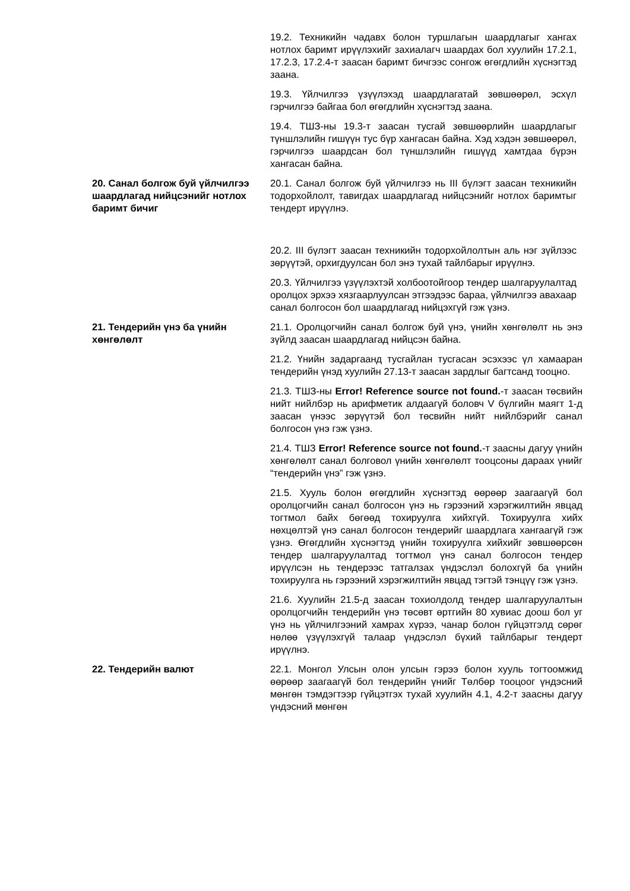19.2. Техникийн чадавх болон туршлагын шаардлагыг хангах нотлох баримт ирүүлэхийг захиалагч шаардах бол хуулийн 17.2.1, 17.2.3, 17.2.4-т заасан баримт бичгээс сонгож өгөгдлийн хүснэгтэд заана.
19.3. Үйлчилгээ үзүүлэхэд шаардлагатай зөвшөөрөл, эсхүл гэрчилгээ байгаа бол өгөгдлийн хүснэгтэд заана.
19.4. ТШЗ-ны 19.3-т заасан тусгай зөвшөөрлийн шаардлагыг түншлэлийн гишүүн тус бүр хангасан байна. Хэд хэдэн зөвшөөрөл, гэрчилгээ шаардсан бол түншлэлийн гишүүд хамтдаа бүрэн хангасан байна.
20. Санал болгож буй үйлчилгээ шаардлагад нийцсэнийг нотлох баримт бичиг
20.1. Санал болгож буй үйлчилгээ нь III бүлэгт заасан техникийн тодорхойлолт, тавигдах шаардлагад нийцсэнийг нотлох баримтыг тендерт ирүүлнэ.
20.2. III бүлэгт заасан техникийн тодорхойлолтын аль нэг зүйлээс зөрүүтэй, орхигдуулсан бол энэ тухай тайлбарыг ирүүлнэ.
20.3. Үйлчилгээ үзүүлэхтэй холбоотойгоор тендер шалгаруулалтад оролцох эрхээ хязгаарлуулсан этгээдээс бараа, үйлчилгээ авахаар санал болгосон бол шаардлагад нийцэхгүй гэж үзнэ.
21. Тендерийн үнэ ба үнийн хөнгөлөлт
21.1. Оролцогчийн санал болгож буй үнэ, үнийн хөнгөлөлт нь энэ зүйлд заасан шаардлагад нийцсэн байна.
21.2. Үнийн задаргаанд тусгайлан тусгасан эсэхээс үл хамааран тендерийн үнэд хуулийн 27.13-т заасан зардлыг багтсанд тооцно.
21.3. ТШЗ-ны Error! Reference source not found.-т заасан төсвийн нийт нийлбэр нь арифметик алдаагүй боловч V бүлгийн маягт 1-д заасан үнээс зөрүүтэй бол төсвийн нийт нийлбэрийг санал болгосон үнэ гэж үзнэ.
21.4. ТШЗ Error! Reference source not found.-т заасны дагуу үнийн хөнгөлөлт санал болговол үнийн хөнгөлөлт тооцсоны дараах үнийг “тендерийн үнэ” гэж үзнэ.
21.5. Хууль болон өгөгдлийн хүснэгтэд өөрөөр заагаагүй бол оролцогчийн санал болгосон үнэ нь гэрээний хэрэгжилтийн явцад тогтмол байх бөгөөд тохируулга хийхгүй. Тохируулга хийх нөхцөлтэй үнэ санал болгосон тендерийг шаардлага хангаагүй гэж үзнэ. Өгөгдлийн хүснэгтэд үнийн тохируулга хийхийг зөвшөөрсөн тендер шалгаруулалтад тогтмол үнэ санал болгосон тендер ирүүлсэн нь тендерээс татгалзах үндэслэл болохгүй ба үнийн тохируулга нь гэрээний хэрэгжилтийн явцад тэгтэй тэнцүү гэж үзнэ.
21.6. Хуулийн 21.5-д заасан тохиолдолд тендер шалгаруулалтын оролцогчийн тендерийн үнэ төсөвт өртгийн 80 хувиас доош бол уг үнэ нь үйлчилгээний хамрах хүрээ, чанар болон гүйцэтгэлд сөрөг нөлөө үзүүлэхгүй талаар үндэслэл бүхий тайлбарыг тендерт ирүүлнэ.
22. Тендерийн валют 22.1. Монгол Улсын олон улсын гэрээ болон хууль тогтоомжид өөрөөр заагаагүй бол тендерийн үнийг Төлбөр тооцоог үндэсний мөнгөн тэмдэгтээр гүйцэтгэх тухай хуулийн 4.1, 4.2-т заасны дагуу үндэсний мөнгөн